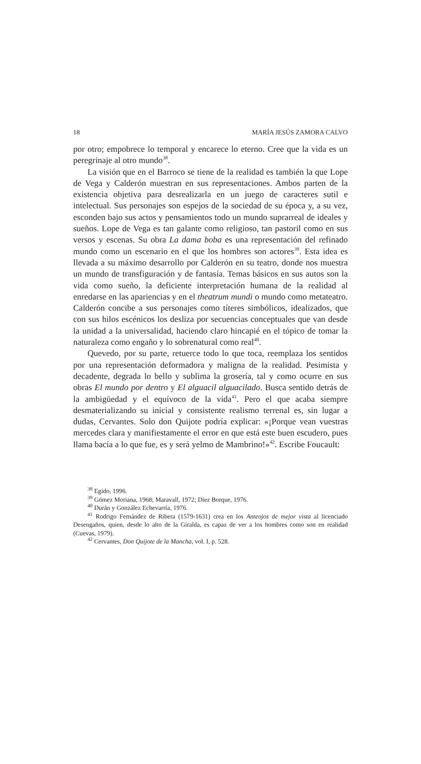18 MARÍA JESÚS ZAMORA CALVO
por otro; empobrece lo temporal y encarece lo eterno. Cree que la vida es un peregrinaje al otro mundo<sup>38</sup>.
La visión que en el Barroco se tiene de la realidad es también la que Lope de Vega y Calderón muestran en sus representaciones. Ambos parten de la existencia objetiva para desrealizarla en un juego de caracteres sutil e intelectual. Sus personajes son espejos de la sociedad de su época y, a su vez, esconden bajo sus actos y pensamientos todo un mundo suprarreal de ideales y sueños. Lope de Vega es tan galante como religioso, tan pastoril como en sus versos y escenas. Su obra La dama boba es una representación del refinado mundo como un escenario en el que los hombres son actores<sup>39</sup>. Esta idea es llevada a su máximo desarrollo por Calderón en su teatro, donde nos muestra un mundo de transfiguración y de fantasía. Temas básicos en sus autos son la vida como sueño, la deficiente interpretación humana de la realidad al enredarse en las apariencias y en el theatrum mundi o mundo como metateatro. Calderón concibe a sus personajes como títeres simbólicos, idealizados, que con sus hilos escénicos los desliza por secuencias conceptuales que van desde la unidad a la universalidad, haciendo claro hincapié en el tópico de tomar la naturaleza como engaño y lo sobrenatural como real<sup>40</sup>.
Quevedo, por su parte, retuerce todo lo que toca, reemplaza los sentidos por una representación deformadora y maligna de la realidad. Pesimista y decadente, degrada lo bello y sublima la grosería, tal y como ocurre en sus obras El mundo por dentro y El alguacil alguacilado. Busca sentido detrás de la ambigüedad y el equívoco de la vida<sup>41</sup>. Pero el que acaba siempre desmaterializando su inicial y consistente realismo terrenal es, sin lugar a dudas, Cervantes. Solo don Quijote podría explicar: «¡Porque vean vuestras mercedes clara y manifiestamente el error en que está este buen escudero, pues llama bacía a lo que fue, es y será yelmo de Mambrino!»<sup>42</sup>. Escribe Foucault:
<sup>38</sup> Egido, 1996.
<sup>39</sup> Gómez Moriana, 1968; Maravall, 1972; Díez Borque, 1976.
<sup>40</sup> Durán y González Echevarría, 1976.
<sup>41</sup> Rodrigo Fernández de Ribera (1579-1631) crea en los Anteojos de mejor vista al licenciado Desengaños, quien, desde lo alto de la Giralda, es capaz de ver a los hombres como son en realidad (Cuevas, 1979).
<sup>42</sup> Cervantes, Don Quijote de la Mancha, vol. I, p. 528.